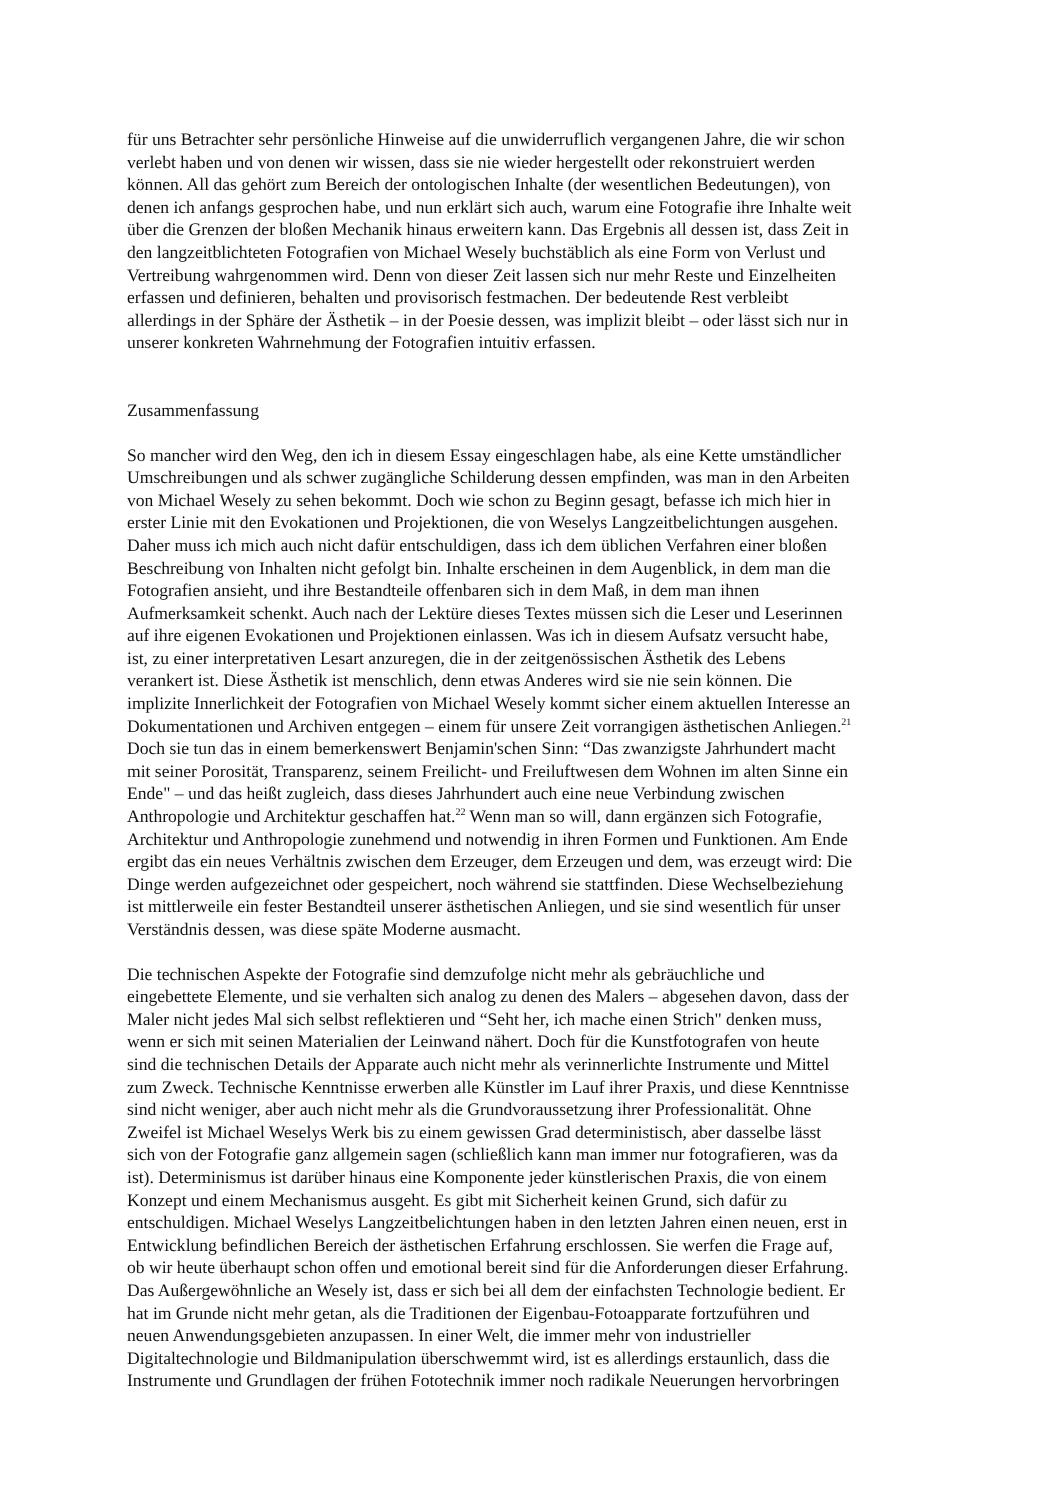für uns Betrachter sehr persönliche Hinweise auf die unwiderruflich vergangenen Jahre, die wir schon verlebt haben und von denen wir wissen, dass sie nie wieder hergestellt oder rekonstruiert werden können. All das gehört zum Bereich der ontologischen Inhalte (der wesentlichen Bedeutungen), von denen ich anfangs gesprochen habe, und nun erklärt sich auch, warum eine Fotografie ihre Inhalte weit über die Grenzen der bloßen Mechanik hinaus erweitern kann. Das Ergebnis all dessen ist, dass Zeit in den langzeitblichteten Fotografien von Michael Wesely buchstäblich als eine Form von Verlust und Vertreibung wahrgenommen wird. Denn von dieser Zeit lassen sich nur mehr Reste und Einzelheiten erfassen und definieren, behalten und provisorisch festmachen. Der bedeutende Rest verbleibt allerdings in der Sphäre der Ästhetik – in der Poesie dessen, was implizit bleibt – oder lässt sich nur in unserer konkreten Wahrnehmung der Fotografien intuitiv erfassen.
Zusammenfassung
So mancher wird den Weg, den ich in diesem Essay eingeschlagen habe, als eine Kette umständlicher Umschreibungen und als schwer zugängliche Schilderung dessen empfinden, was man in den Arbeiten von Michael Wesely zu sehen bekommt. Doch wie schon zu Beginn gesagt, befasse ich mich hier in erster Linie mit den Evokationen und Projektionen, die von Weselys Langzeitbelichtungen ausgehen. Daher muss ich mich auch nicht dafür entschuldigen, dass ich dem üblichen Verfahren einer bloßen Beschreibung von Inhalten nicht gefolgt bin. Inhalte erscheinen in dem Augenblick, in dem man die Fotografien ansieht, und ihre Bestandteile offenbaren sich in dem Maß, in dem man ihnen Aufmerksamkeit schenkt. Auch nach der Lektüre dieses Textes müssen sich die Leser und Leserinnen auf ihre eigenen Evokationen und Projektionen einlassen. Was ich in diesem Aufsatz versucht habe, ist, zu einer interpretativen Lesart anzuregen, die in der zeitgenössischen Ästhetik des Lebens verankert ist. Diese Ästhetik ist menschlich, denn etwas Anderes wird sie nie sein können. Die implizite Innerlichkeit der Fotografien von Michael Wesely kommt sicher einem aktuellen Interesse an Dokumentationen und Archiven entgegen – einem für unsere Zeit vorrangigen ästhetischen Anliegen.<sup>21</sup> Doch sie tun das in einem bemerkenswert Benjamin'schen Sinn: “Das zwanzigste Jahrhundert macht mit seiner Porosität, Transparenz, seinem Freilicht- und Freiluftwesen dem Wohnen im alten Sinne ein Ende" – und das heißt zugleich, dass dieses Jahrhundert auch eine neue Verbindung zwischen Anthropologie und Architektur geschaffen hat.<sup>22</sup> Wenn man so will, dann ergänzen sich Fotografie, Architektur und Anthropologie zunehmend und notwendig in ihren Formen und Funktionen. Am Ende ergibt das ein neues Verhältnis zwischen dem Erzeuger, dem Erzeugen und dem, was erzeugt wird: Die Dinge werden aufgezeichnet oder gespeichert, noch während sie stattfinden. Diese Wechselbeziehung ist mittlerweile ein fester Bestandteil unserer ästhetischen Anliegen, und sie sind wesentlich für unser Verständnis dessen, was diese späte Moderne ausmacht.
Die technischen Aspekte der Fotografie sind demzufolge nicht mehr als gebräuchliche und eingebettete Elemente, und sie verhalten sich analog zu denen des Malers – abgesehen davon, dass der Maler nicht jedes Mal sich selbst reflektieren und “Seht her, ich mache einen Strich" denken muss, wenn er sich mit seinen Materialien der Leinwand nähert. Doch für die Kunstfotografen von heute sind die technischen Details der Apparate auch nicht mehr als verinnerlichte Instrumente und Mittel zum Zweck. Technische Kenntnisse erwerben alle Künstler im Lauf ihrer Praxis, und diese Kenntnisse sind nicht weniger, aber auch nicht mehr als die Grundvoraussetzung ihrer Professionalität. Ohne Zweifel ist Michael Weselys Werk bis zu einem gewissen Grad deterministisch, aber dasselbe lässt sich von der Fotografie ganz allgemein sagen (schließlich kann man immer nur fotografieren, was da ist). Determinismus ist darüber hinaus eine Komponente jeder künstlerischen Praxis, die von einem Konzept und einem Mechanismus ausgeht. Es gibt mit Sicherheit keinen Grund, sich dafür zu entschuldigen. Michael Weselys Langzeitbelichtungen haben in den letzten Jahren einen neuen, erst in Entwicklung befindlichen Bereich der ästhetischen Erfahrung erschlossen. Sie werfen die Frage auf, ob wir heute überhaupt schon offen und emotional bereit sind für die Anforderungen dieser Erfahrung. Das Außergewöhnliche an Wesely ist, dass er sich bei all dem der einfachsten Technologie bedient. Er hat im Grunde nicht mehr getan, als die Traditionen der Eigenbau-Fotoapparate fortzuführen und neuen Anwendungsgebieten anzupassen. In einer Welt, die immer mehr von industrieller Digitaltechnologie und Bildmanipulation überschwemmt wird, ist es allerdings erstaunlich, dass die Instrumente und Grundlagen der frühen Fototechnik immer noch radikale Neuerungen hervorbringen